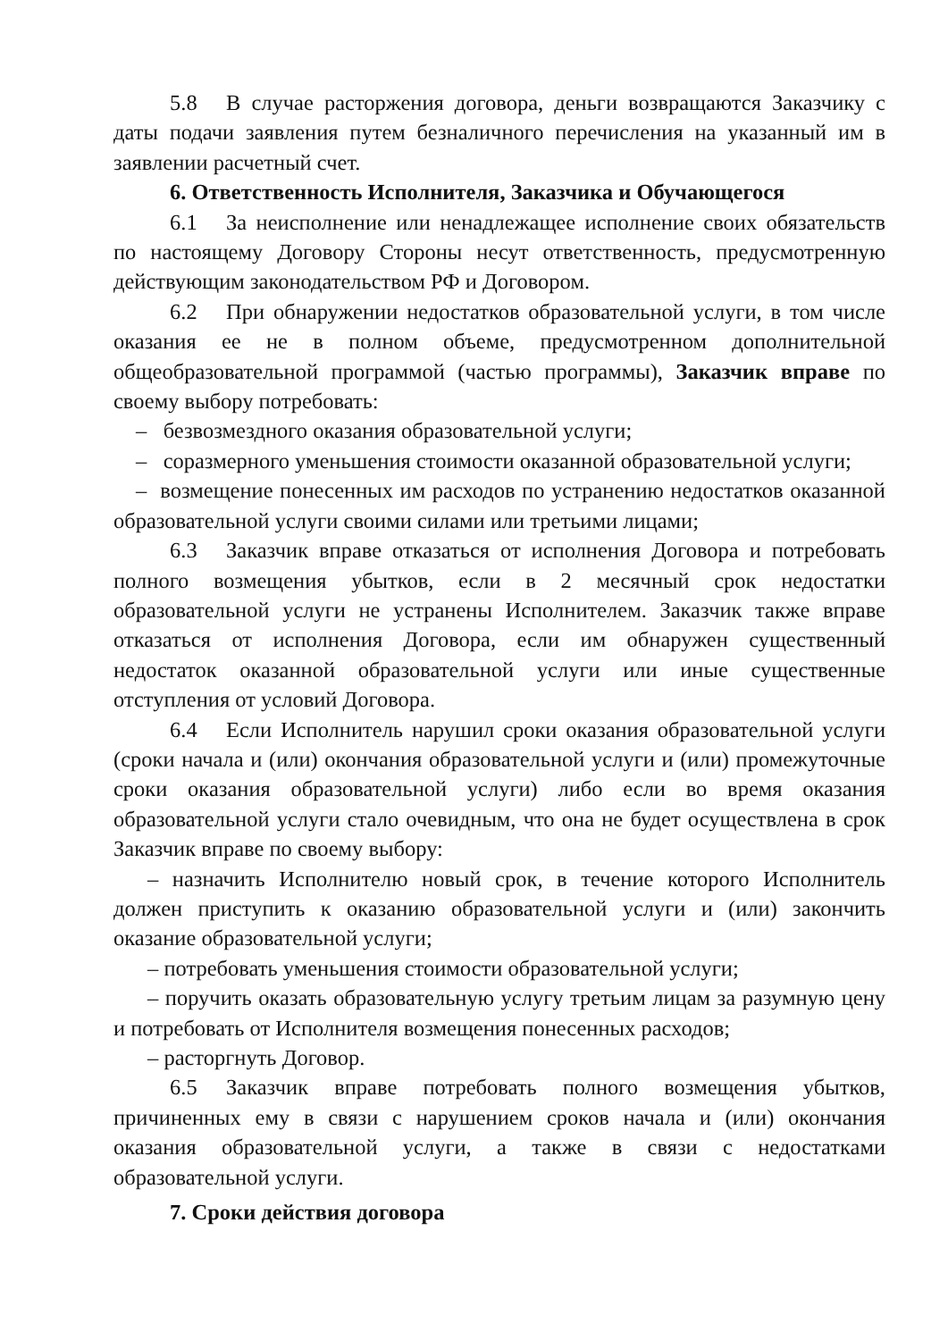5.8 В случае расторжения договора, деньги возвращаются Заказчику с даты подачи заявления путем безналичного перечисления на указанный им в заявлении расчетный счет.
6. Ответственность Исполнителя, Заказчика и Обучающегося
6.1 За неисполнение или ненадлежащее исполнение своих обязательств по настоящему Договору Стороны несут ответственность, предусмотренную действующим законодательством РФ и Договором.
6.2 При обнаружении недостатков образовательной услуги, в том числе оказания ее не в полном объеме, предусмотренном дополнительной общеобразовательной программой (частью программы), Заказчик вправе по своему выбору потребовать:
– безвозмездного оказания образовательной услуги;
– соразмерного уменьшения стоимости оказанной образовательной услуги;
– возмещение понесенных им расходов по устранению недостатков оказанной образовательной услуги своими силами или третьими лицами;
6.3 Заказчик вправе отказаться от исполнения Договора и потребовать полного возмещения убытков, если в 2 месячный срок недостатки образовательной услуги не устранены Исполнителем. Заказчик также вправе отказаться от исполнения Договора, если им обнаружен существенный недостаток оказанной образовательной услуги или иные существенные отступления от условий Договора.
6.4 Если Исполнитель нарушил сроки оказания образовательной услуги (сроки начала и (или) окончания образовательной услуги и (или) промежуточные сроки оказания образовательной услуги) либо если во время оказания образовательной услуги стало очевидным, что она не будет осуществлена в срок Заказчик вправе по своему выбору:
– назначить Исполнителю новый срок, в течение которого Исполнитель должен приступить к оказанию образовательной услуги и (или) закончить оказание образовательной услуги;
– потребовать уменьшения стоимости образовательной услуги;
– поручить оказать образовательную услугу третьим лицам за разумную цену и потребовать от Исполнителя возмещения понесенных расходов;
– расторгнуть Договор.
6.5 Заказчик вправе потребовать полного возмещения убытков, причиненных ему в связи с нарушением сроков начала и (или) окончания оказания образовательной услуги, а также в связи с недостатками образовательной услуги.
7. Сроки действия договора